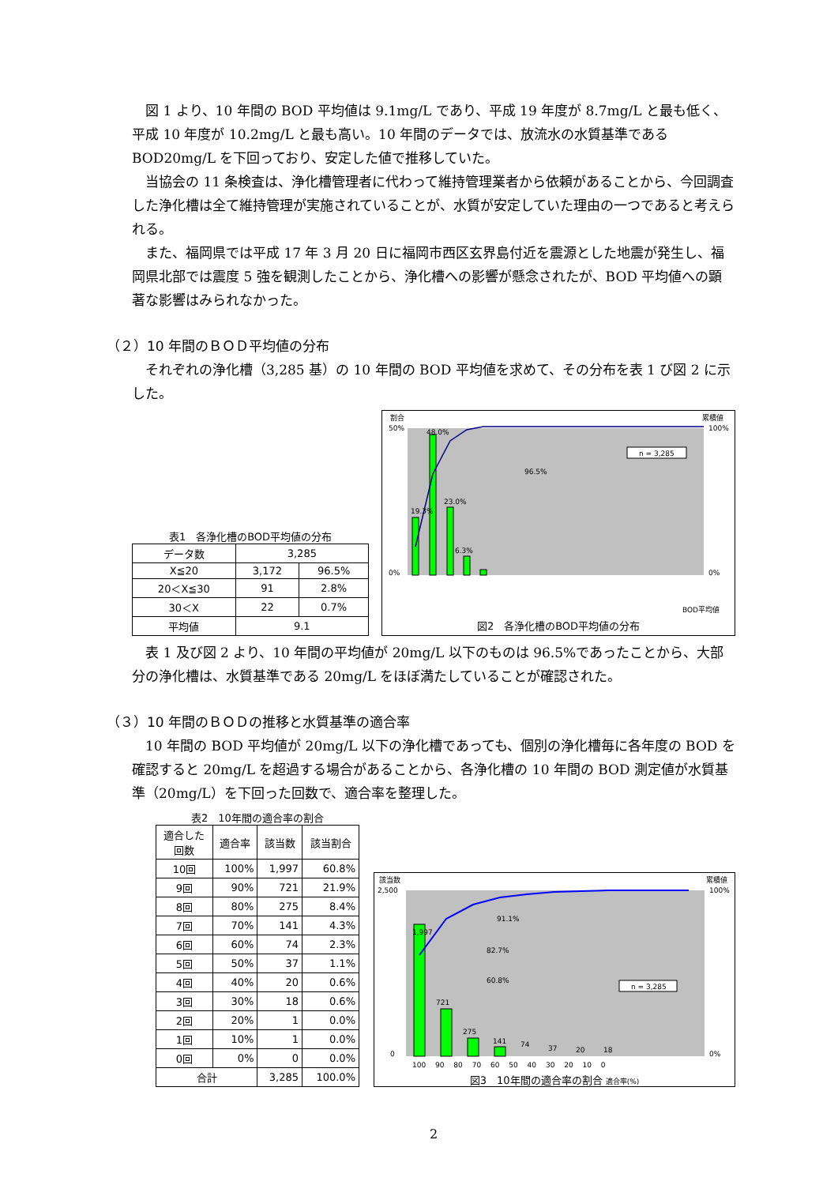図 1 より、10 年間の BOD 平均値は 9.1mg/L であり、平成 19 年度が 8.7mg/L と最も低く、平成 10 年度が 10.2mg/L と最も高い。10 年間のデータでは、放流水の水質基準である BOD20mg/L を下回っており、安定した値で推移していた。
当協会の 11 条検査は、浄化槽管理者に代わって維持管理業者から依頼があることから、今回調査した浄化槽は全て維持管理が実施されていることが、水質が安定していた理由の一つであると考えられる。
また、福岡県では平成 17 年 3 月 20 日に福岡市西区玄界島付近を震源とした地震が発生し、福岡県北部では震度 5 強を観測したことから、浄化槽への影響が懸念されたが、BOD 平均値への顕著な影響はみられなかった。
（２）10 年間のＢＯＤ平均値の分布
それぞれの浄化槽（3,285 基）の 10 年間の BOD 平均値を求めて、その分布を表 1 び図 2 に示した。
表1　各浄化槽のBOD平均値の分布
| データ数 | 3,285 | |
| X≦20 | 3,172 | 96.5% |
| 20＜X≦30 | 91 | 2.8% |
| 30＜X | 22 | 0.7% |
| 平均値 | 9.1 | |
割合
累積値
19.3%
48.0%
23.0%
6.3%
n = 3,285
96.5%
50%
0%
100%
0%
BOD平均値
図2　各浄化槽のBOD平均値の分布
表 1 及び図 2 より、10 年間の平均値が 20mg/L 以下のものは 96.5%であったことから、大部分の浄化槽は、水質基準である 20mg/L をほぼ満たしていることが確認された。
（３）10 年間のＢＯＤの推移と水質基準の適合率
10 年間の BOD 平均値が 20mg/L 以下の浄化槽であっても、個別の浄化槽毎に各年度の BOD を確認すると 20mg/L を超過する場合があることから、各浄化槽の 10 年間の BOD 測定値が水質基準（20mg/L）を下回った回数で、適合率を整理した。
表2　10年間の適合率の割合
| 適合した 回数 | 適合率 | 該当数 | 該当割合 |
| --- | --- | --- | --- |
| 10回 | 100% | 1,997 | 60.8% |
| 9回 | 90% | 721 | 21.9% |
| 8回 | 80% | 275 | 8.4% |
| 7回 | 70% | 141 | 4.3% |
| 6回 | 60% | 74 | 2.3% |
| 5回 | 50% | 37 | 1.1% |
| 4回 | 40% | 20 | 0.6% |
| 3回 | 30% | 18 | 0.6% |
| 2回 | 20% | 1 | 0.0% |
| 1回 | 10% | 1 | 0.0% |
| 0回 | 0% | 0 | 0.0% |
| 合計 | | 3,285 | 100.0% |
該当数
累積値
1,997
721
275
141
74
37
20
18
n = 3,285
91.1%
82.7%
60.8%
2,500
0
100%
0%
100　 90　 80　 70　 60　 50　 40　 30　 20　 10　 0
図3　10年間の適合率の割合 適合率(%)
2